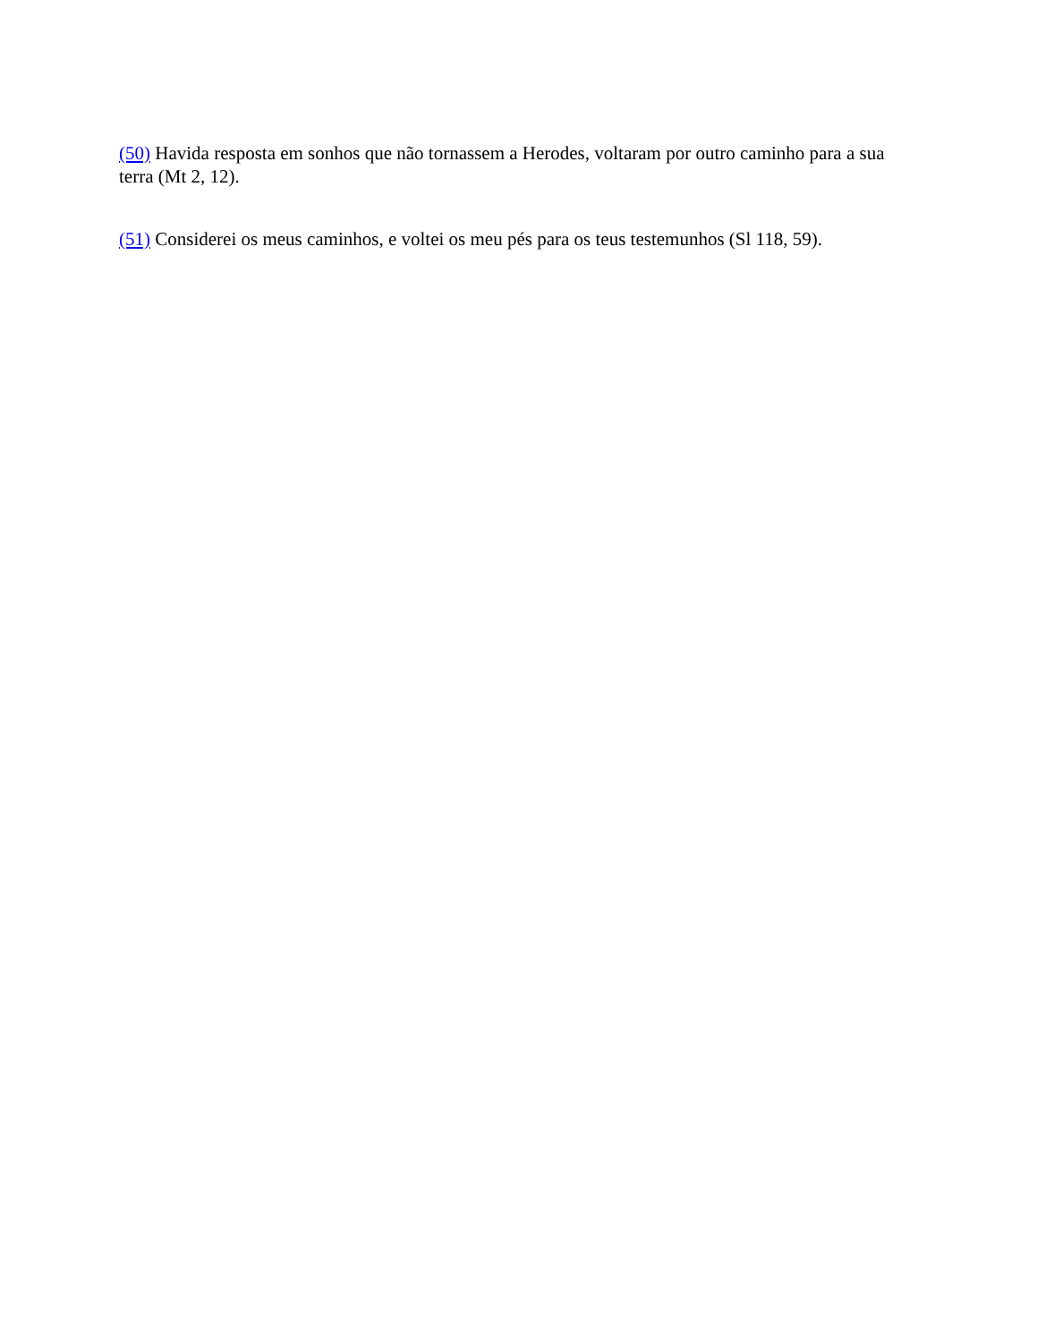(50) Havida resposta em sonhos que não tornassem a Herodes, voltaram por outro caminho para a sua terra (Mt 2, 12).
(51) Considerei os meus caminhos, e voltei os meu pés para os teus testemunhos (Sl 118, 59).